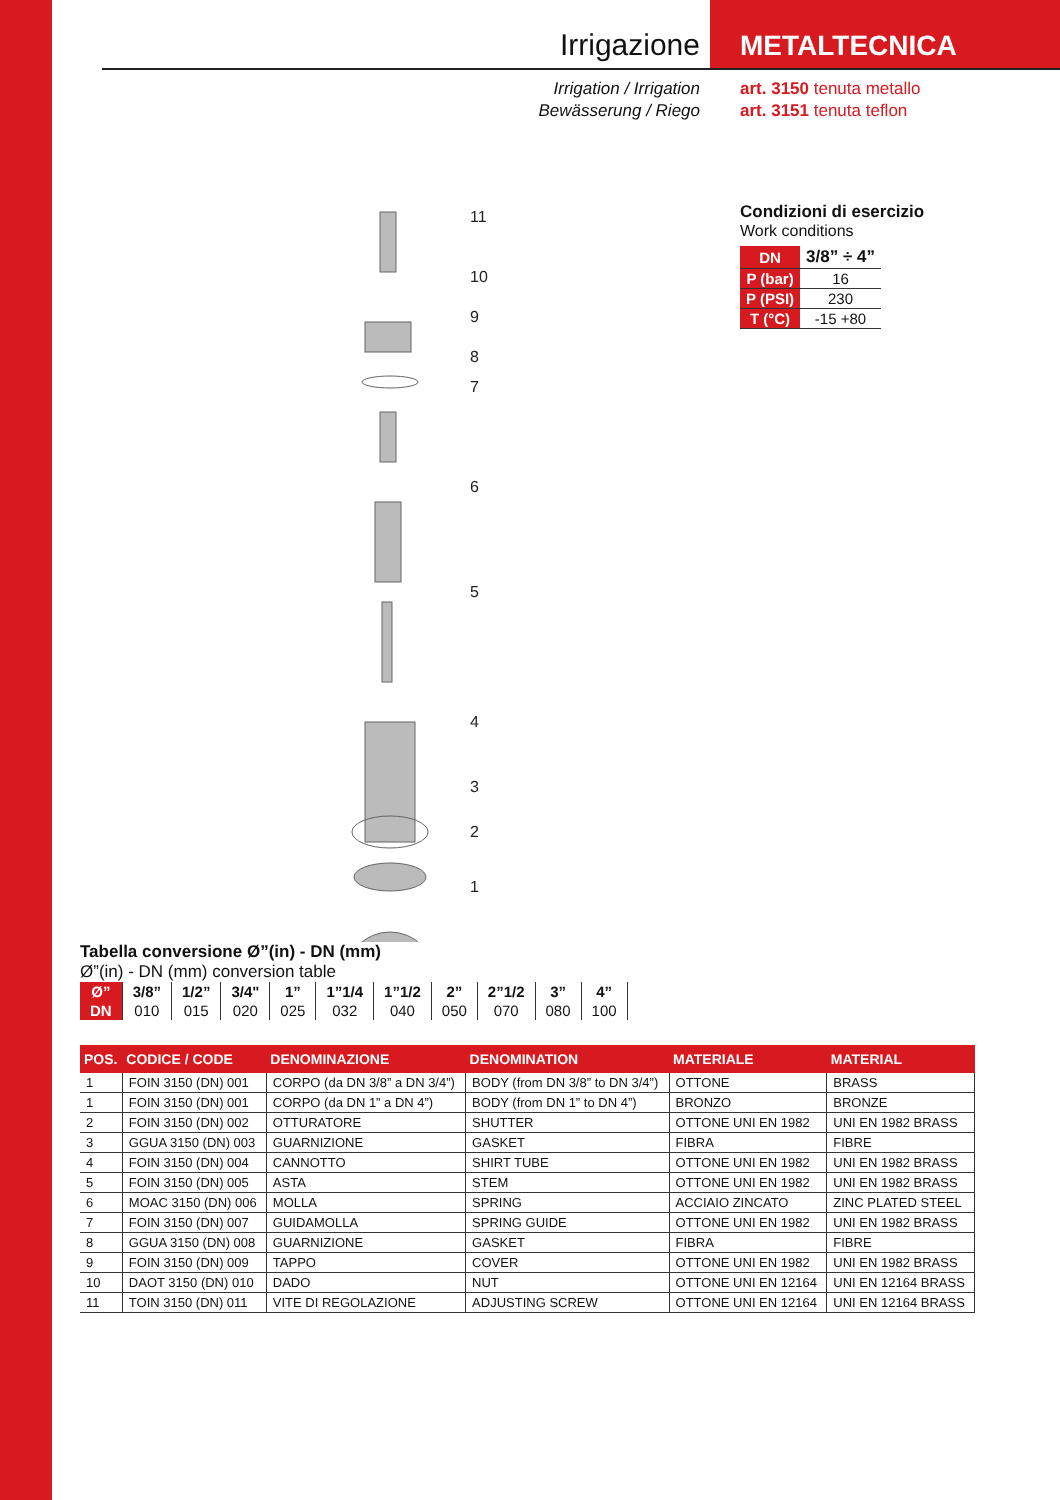Irrigazione
Irrigation / Irrigation
Bewässerung / Riego
METALTECNICA
art. 3150 tenuta metallo
art. 3151 tenuta teflon
11
10
9
8
7
6
5
4
3
2
1
Condizioni di esercizio
Work conditions
| DN | 3/8” ÷ 4” |
| P (bar) | 16 |
| P (PSI) | 230 |
| T (°C) | -15 +80 |
Tabella conversione Ø”(in) - DN (mm)
Ø”(in) - DN (mm) conversion table
| Ø” | 3/8” | 1/2” | 3/4" | 1” | 1”1/4 | 1”1/2 | 2” | 2”1/2 | 3” | 4” |
| DN | 010 | 015 | 020 | 025 | 032 | 040 | 050 | 070 | 080 | 100 |
| POS. | CODICE / CODE | DENOMINAZIONE | DENOMINATION | MATERIALE | MATERIAL |
| --- | --- | --- | --- | --- | --- |
| 1 | FOIN 3150 (DN) 001 | CORPO (da DN 3/8” a DN 3/4”) | BODY (from DN 3/8” to DN 3/4”) | OTTONE | BRASS |
| 1 | FOIN 3150 (DN) 001 | CORPO (da DN 1” a DN 4”) | BODY (from DN 1” to DN 4”) | BRONZO | BRONZE |
| 2 | FOIN 3150 (DN) 002 | OTTURATORE | SHUTTER | OTTONE UNI EN 1982 | UNI EN 1982 BRASS |
| 3 | GGUA 3150 (DN) 003 | GUARNIZIONE | GASKET | FIBRA | FIBRE |
| 4 | FOIN 3150 (DN) 004 | CANNOTTO | SHIRT TUBE | OTTONE UNI EN 1982 | UNI EN 1982 BRASS |
| 5 | FOIN 3150 (DN) 005 | ASTA | STEM | OTTONE UNI EN 1982 | UNI EN 1982 BRASS |
| 6 | MOAC 3150 (DN) 006 | MOLLA | SPRING | ACCIAIO ZINCATO | ZINC PLATED STEEL |
| 7 | FOIN 3150 (DN) 007 | GUIDAMOLLA | SPRING GUIDE | OTTONE UNI EN 1982 | UNI EN 1982 BRASS |
| 8 | GGUA 3150 (DN) 008 | GUARNIZIONE | GASKET | FIBRA | FIBRE |
| 9 | FOIN 3150 (DN) 009 | TAPPO | COVER | OTTONE UNI EN 1982 | UNI EN 1982 BRASS |
| 10 | DAOT 3150 (DN) 010 | DADO | NUT | OTTONE UNI EN 12164 | UNI EN 12164 BRASS |
| 11 | TOIN 3150 (DN) 011 | VITE DI REGOLAZIONE | ADJUSTING SCREW | OTTONE UNI EN 12164 | UNI EN 12164 BRASS |